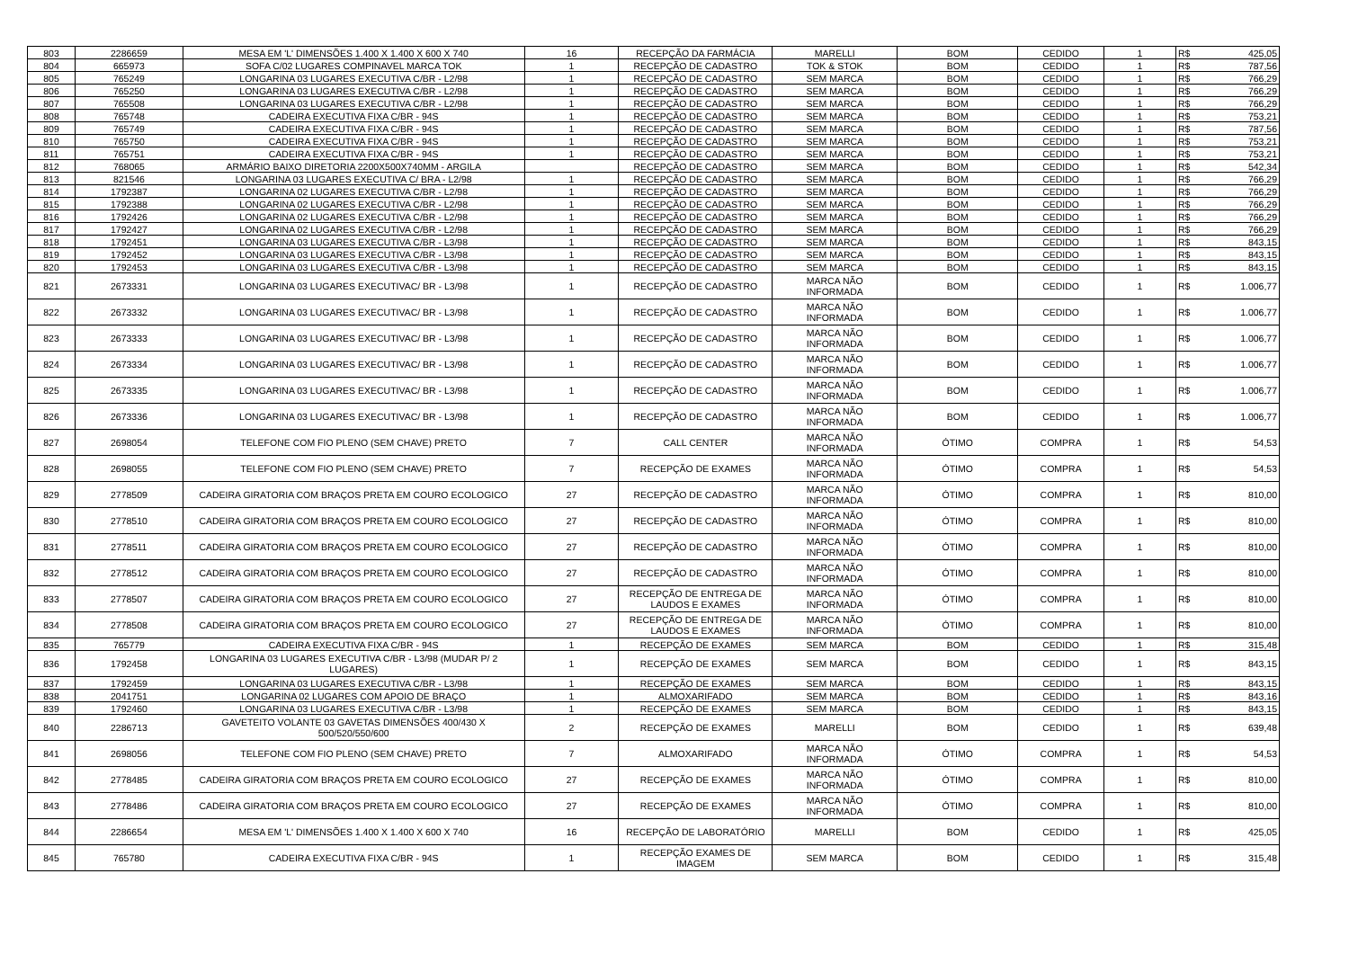| 803 | 2286659 | MESA EM 'L' DIMENSÕES 1.400 X 1.400 X 600 X 740 | 16 | RECEPÇÃO DA FARMÁCIA | MARELLI | BOM | CEDIDO | 1 | R$ | 425,05 |
| 804 | 665973 | SOFA C/02 LUGARES COMPINAVEL MARCA TOK | 1 | RECEPÇÃO DE CADASTRO | TOK & STOK | BOM | CEDIDO | 1 | R$ | 787,56 |
| 805 | 765249 | LONGARINA 03 LUGARES EXECUTIVA C/BR - L2/98 | 1 | RECEPÇÃO DE CADASTRO | SEM MARCA | BOM | CEDIDO | 1 | R$ | 766,29 |
| 806 | 765250 | LONGARINA 03 LUGARES EXECUTIVA C/BR - L2/98 | 1 | RECEPÇÃO DE CADASTRO | SEM MARCA | BOM | CEDIDO | 1 | R$ | 766,29 |
| 807 | 765508 | LONGARINA 03 LUGARES EXECUTIVA C/BR - L2/98 | 1 | RECEPÇÃO DE CADASTRO | SEM MARCA | BOM | CEDIDO | 1 | R$ | 766,29 |
| 808 | 765748 | CADEIRA EXECUTIVA FIXA C/BR - 94S | 1 | RECEPÇÃO DE CADASTRO | SEM MARCA | BOM | CEDIDO | 1 | R$ | 753,21 |
| 809 | 765749 | CADEIRA EXECUTIVA FIXA C/BR - 94S | 1 | RECEPÇÃO DE CADASTRO | SEM MARCA | BOM | CEDIDO | 1 | R$ | 787,56 |
| 810 | 765750 | CADEIRA EXECUTIVA FIXA C/BR - 94S | 1 | RECEPÇÃO DE CADASTRO | SEM MARCA | BOM | CEDIDO | 1 | R$ | 753,21 |
| 811 | 765751 | CADEIRA EXECUTIVA FIXA C/BR - 94S | 1 | RECEPÇÃO DE CADASTRO | SEM MARCA | BOM | CEDIDO | 1 | R$ | 753,21 |
| 812 | 768065 | ARMÁRIO BAIXO DIRETORIA 2200X500X740MM - ARGILA | | RECEPÇÃO DE CADASTRO | SEM MARCA | BOM | CEDIDO | 1 | R$ | 542,34 |
| 813 | 821546 | LONGARINA 03 LUGARES EXECUTIVA C/ BRA - L2/98 | 1 | RECEPÇÃO DE CADASTRO | SEM MARCA | BOM | CEDIDO | 1 | R$ | 766,29 |
| 814 | 1792387 | LONGARINA 02 LUGARES EXECUTIVA C/BR - L2/98 | 1 | RECEPÇÃO DE CADASTRO | SEM MARCA | BOM | CEDIDO | 1 | R$ | 766,29 |
| 815 | 1792388 | LONGARINA 02 LUGARES EXECUTIVA C/BR - L2/98 | 1 | RECEPÇÃO DE CADASTRO | SEM MARCA | BOM | CEDIDO | 1 | R$ | 766,29 |
| 816 | 1792426 | LONGARINA 02 LUGARES EXECUTIVA C/BR - L2/98 | 1 | RECEPÇÃO DE CADASTRO | SEM MARCA | BOM | CEDIDO | 1 | R$ | 766,29 |
| 817 | 1792427 | LONGARINA 02 LUGARES EXECUTIVA C/BR - L2/98 | 1 | RECEPÇÃO DE CADASTRO | SEM MARCA | BOM | CEDIDO | 1 | R$ | 766,29 |
| 818 | 1792451 | LONGARINA 03 LUGARES EXECUTIVA C/BR - L3/98 | 1 | RECEPÇÃO DE CADASTRO | SEM MARCA | BOM | CEDIDO | 1 | R$ | 843,15 |
| 819 | 1792452 | LONGARINA 03 LUGARES EXECUTIVA C/BR - L3/98 | 1 | RECEPÇÃO DE CADASTRO | SEM MARCA | BOM | CEDIDO | 1 | R$ | 843,15 |
| 820 | 1792453 | LONGARINA 03 LUGARES EXECUTIVA C/BR - L3/98 | 1 | RECEPÇÃO DE CADASTRO | SEM MARCA | BOM | CEDIDO | 1 | R$ | 843,15 |
| 821 | 2673331 | LONGARINA 03 LUGARES EXECUTIVAC/ BR - L3/98 | 1 | RECEPÇÃO DE CADASTRO | MARCA NÃO INFORMADA | BOM | CEDIDO | 1 | R$ | 1.006,77 |
| 822 | 2673332 | LONGARINA 03 LUGARES EXECUTIVAC/ BR - L3/98 | 1 | RECEPÇÃO DE CADASTRO | MARCA NÃO INFORMADA | BOM | CEDIDO | 1 | R$ | 1.006,77 |
| 823 | 2673333 | LONGARINA 03 LUGARES EXECUTIVAC/ BR - L3/98 | 1 | RECEPÇÃO DE CADASTRO | MARCA NÃO INFORMADA | BOM | CEDIDO | 1 | R$ | 1.006,77 |
| 824 | 2673334 | LONGARINA 03 LUGARES EXECUTIVAC/ BR - L3/98 | 1 | RECEPÇÃO DE CADASTRO | MARCA NÃO INFORMADA | BOM | CEDIDO | 1 | R$ | 1.006,77 |
| 825 | 2673335 | LONGARINA 03 LUGARES EXECUTIVAC/ BR - L3/98 | 1 | RECEPÇÃO DE CADASTRO | MARCA NÃO INFORMADA | BOM | CEDIDO | 1 | R$ | 1.006,77 |
| 826 | 2673336 | LONGARINA 03 LUGARES EXECUTIVAC/ BR - L3/98 | 1 | RECEPÇÃO DE CADASTRO | MARCA NÃO INFORMADA | BOM | CEDIDO | 1 | R$ | 1.006,77 |
| 827 | 2698054 | TELEFONE COM FIO PLENO (SEM CHAVE) PRETO | 7 | CALL CENTER | MARCA NÃO INFORMADA | ÓTIMO | COMPRA | 1 | R$ | 54,53 |
| 828 | 2698055 | TELEFONE COM FIO PLENO (SEM CHAVE) PRETO | 7 | RECEPÇÃO DE EXAMES | MARCA NÃO INFORMADA | ÓTIMO | COMPRA | 1 | R$ | 54,53 |
| 829 | 2778509 | CADEIRA GIRATORIA COM BRAÇOS PRETA EM COURO ECOLOGICO | 27 | RECEPÇÃO DE CADASTRO | MARCA NÃO INFORMADA | ÓTIMO | COMPRA | 1 | R$ | 810,00 |
| 830 | 2778510 | CADEIRA GIRATORIA COM BRAÇOS PRETA EM COURO ECOLOGICO | 27 | RECEPÇÃO DE CADASTRO | MARCA NÃO INFORMADA | ÓTIMO | COMPRA | 1 | R$ | 810,00 |
| 831 | 2778511 | CADEIRA GIRATORIA COM BRAÇOS PRETA EM COURO ECOLOGICO | 27 | RECEPÇÃO DE CADASTRO | MARCA NÃO INFORMADA | ÓTIMO | COMPRA | 1 | R$ | 810,00 |
| 832 | 2778512 | CADEIRA GIRATORIA COM BRAÇOS PRETA EM COURO ECOLOGICO | 27 | RECEPÇÃO DE CADASTRO | MARCA NÃO INFORMADA | ÓTIMO | COMPRA | 1 | R$ | 810,00 |
| 833 | 2778507 | CADEIRA GIRATORIA COM BRAÇOS PRETA EM COURO ECOLOGICO | 27 | RECEPÇÃO DE ENTREGA DE LAUDOS E EXAMES | MARCA NÃO INFORMADA | ÓTIMO | COMPRA | 1 | R$ | 810,00 |
| 834 | 2778508 | CADEIRA GIRATORIA COM BRAÇOS PRETA EM COURO ECOLOGICO | 27 | RECEPÇÃO DE ENTREGA DE LAUDOS E EXAMES | MARCA NÃO INFORMADA | ÓTIMO | COMPRA | 1 | R$ | 810,00 |
| 835 | 765779 | CADEIRA EXECUTIVA FIXA C/BR - 94S | 1 | RECEPÇÃO DE EXAMES | SEM MARCA | BOM | CEDIDO | 1 | R$ | 315,48 |
| 836 | 1792458 | LONGARINA 03 LUGARES EXECUTIVA C/BR - L3/98 (MUDAR P/ 2 LUGARES) | 1 | RECEPÇÃO DE EXAMES | SEM MARCA | BOM | CEDIDO | 1 | R$ | 843,15 |
| 837 | 1792459 | LONGARINA 03 LUGARES EXECUTIVA C/BR - L3/98 | 1 | RECEPÇÃO DE EXAMES | SEM MARCA | BOM | CEDIDO | 1 | R$ | 843,15 |
| 838 | 2041751 | LONGARINA 02 LUGARES COM APOIO DE BRAÇO | 1 | ALMOXARIFADO | SEM MARCA | BOM | CEDIDO | 1 | R$ | 843,16 |
| 839 | 1792460 | LONGARINA 03 LUGARES EXECUTIVA C/BR - L3/98 | 1 | RECEPÇÃO DE EXAMES | SEM MARCA | BOM | CEDIDO | 1 | R$ | 843,15 |
| 840 | 2286713 | GAVETEITO VOLANTE 03 GAVETAS DIMENSÕES 400/430 X 500/520/550/600 | 2 | RECEPÇÃO DE EXAMES | MARELLI | BOM | CEDIDO | 1 | R$ | 639,48 |
| 841 | 2698056 | TELEFONE COM FIO PLENO (SEM CHAVE) PRETO | 7 | ALMOXARIFADO | MARCA NÃO INFORMADA | ÓTIMO | COMPRA | 1 | R$ | 54,53 |
| 842 | 2778485 | CADEIRA GIRATORIA COM BRAÇOS PRETA EM COURO ECOLOGICO | 27 | RECEPÇÃO DE EXAMES | MARCA NÃO INFORMADA | ÓTIMO | COMPRA | 1 | R$ | 810,00 |
| 843 | 2778486 | CADEIRA GIRATORIA COM BRAÇOS PRETA EM COURO ECOLOGICO | 27 | RECEPÇÃO DE EXAMES | MARCA NÃO INFORMADA | ÓTIMO | COMPRA | 1 | R$ | 810,00 |
| 844 | 2286654 | MESA EM 'L' DIMENSÕES 1.400 X 1.400 X 600 X 740 | 16 | RECEPÇÃO DE LABORATÓRIO | MARELLI | BOM | CEDIDO | 1 | R$ | 425,05 |
| 845 | 765780 | CADEIRA EXECUTIVA FIXA C/BR - 94S | 1 | RECEPÇÃO EXAMES DE IMAGEM | SEM MARCA | BOM | CEDIDO | 1 | R$ | 315,48 |